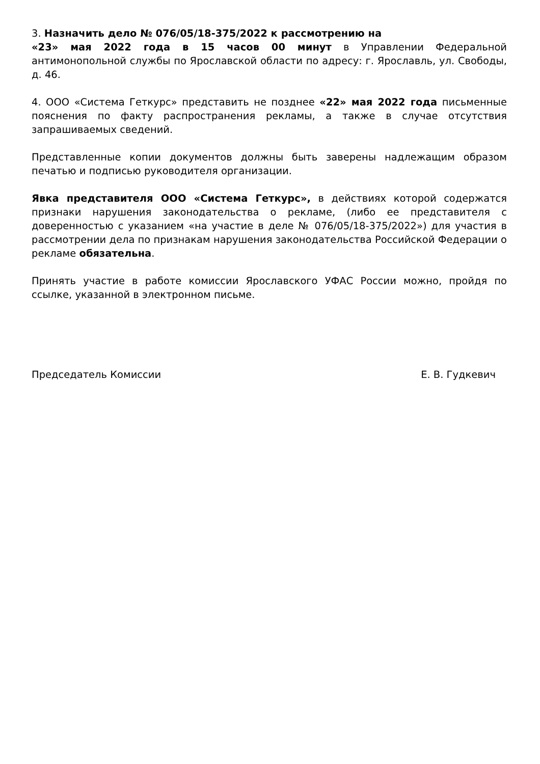3. Назначить дело № 076/05/18-375/2022 к рассмотрению на
«23» мая 2022 года в 15 часов 00 минут в Управлении Федеральной антимонопольной службы по Ярославской области по адресу: г. Ярославль, ул. Свободы, д. 46.
4. ООО «Система Геткурс» представить не позднее «22» мая 2022 года письменные пояснения по факту распространения рекламы, а также в случае отсутствия запрашиваемых сведений.
Представленные копии документов должны быть заверены надлежащим образом печатью и подписью руководителя организации.
Явка представителя ООО «Система Геткурс», в действиях которой содержатся признаки нарушения законодательства о рекламе, (либо ее представителя с доверенностью с указанием «на участие в деле № 076/05/18-375/2022») для участия в рассмотрении дела по признакам нарушения законодательства Российской Федерации о рекламе обязательна.
Принять участие в работе комиссии Ярославского УФАС России можно, пройдя по ссылке, указанной в электронном письме.
Председатель Комиссии Е. В. Гудкевич